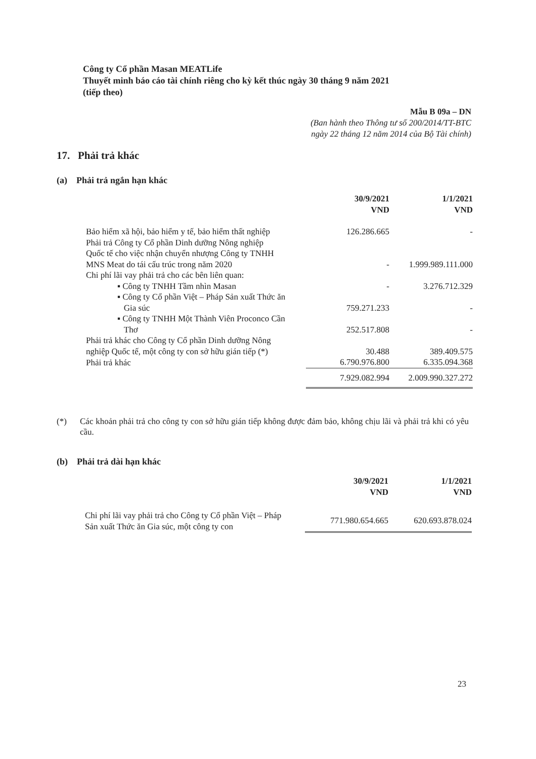Công ty Cổ phần Masan MEATLife
Thuyết minh báo cáo tài chính riêng cho kỳ kết thúc ngày 30 tháng 9 năm 2021
(tiếp theo)
Mẫu B 09a – DN
(Ban hành theo Thông tư số 200/2014/TT-BTC
ngày 22 tháng 12 năm 2014 của Bộ Tài chính)
17. Phải trả khác
(a) Phải trả ngắn hạn khác
| | 30/9/2021 VND | 1/1/2021 VND |
| --- | --- | --- |
| Bảo hiểm xã hội, bảo hiểm y tế, bảo hiểm thất nghiệp | 126.286.665 | - |
| Phải trả Công ty Cổ phần Dinh dưỡng Nông nghiệp Quốc tế cho việc nhận chuyển nhượng Công ty TNHH MNS Meat do tái cấu trúc trong năm 2020 | - | 1.999.989.111.000 |
| Chi phí lãi vay phải trả cho các bên liên quan: | | |
| ▪ Công ty TNHH Tầm nhìn Masan | - | 3.276.712.329 |
| ▪ Công ty Cổ phần Việt – Pháp Sản xuất Thức ăn Gia súc | 759.271.233 | - |
| ▪ Công ty TNHH Một Thành Viên Proconco Cần Thơ | 252.517.808 | - |
| Phải trả khác cho Công ty Cổ phần Dinh dưỡng Nông nghiệp Quốc tế, một công ty con sở hữu gián tiếp (*) | 30.488 | 389.409.575 |
| Phải trả khác | 6.790.976.800 | 6.335.094.368 |
| | 7.929.082.994 | 2.009.990.327.272 |
(*) Các khoản phải trả cho công ty con sở hữu gián tiếp không được đảm bảo, không chịu lãi và phải trả khi có yêu cầu.
(b) Phải trả dài hạn khác
| | 30/9/2021 VND | 1/1/2021 VND |
| --- | --- | --- |
| Chi phí lãi vay phải trả cho Công ty Cổ phần Việt – Pháp Sản xuất Thức ăn Gia súc, một công ty con | 771.980.654.665 | 620.693.878.024 |
23